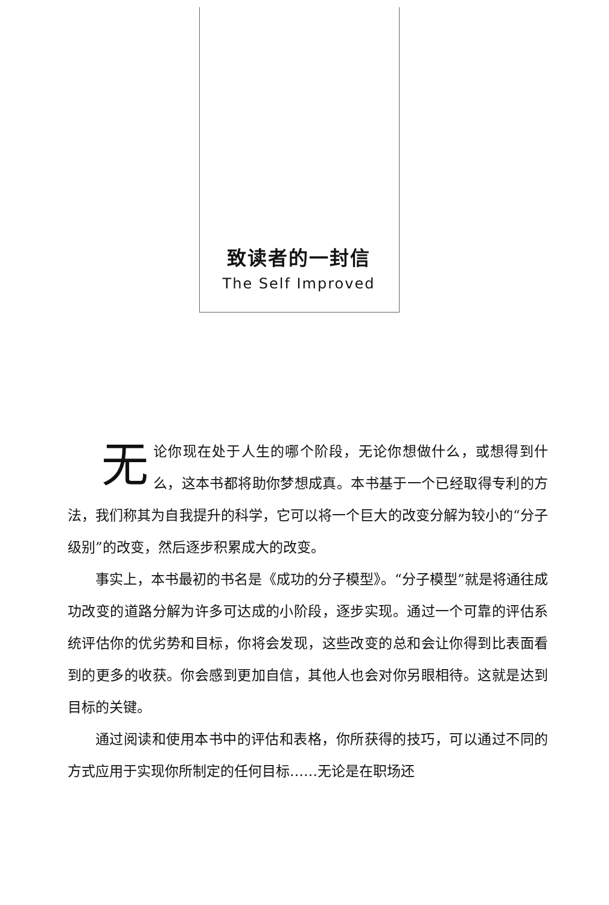致读者的一封信
The Self Improved
无论你现在处于人生的哪个阶段，无论你想做什么，或想得到什么，这本书都将助你梦想成真。本书基于一个已经取得专利的方法，我们称其为自我提升的科学，它可以将一个巨大的改变分解为较小的“分子级别”的改变，然后逐步积累成大的改变。
事实上，本书最初的书名是《成功的分子模型》。“分子模型”就是将通往成功改变的道路分解为许多可达成的小阶段，逐步实现。通过一个可靠的评估系统评估你的优劣势和目标，你将会发现，这些改变的总和会让你得到比表面看到的更多的收获。你会感到更加自信，其他人也会对你另眼相待。这就是达到目标的关键。
通过阅读和使用本书中的评估和表格，你所获得的技巧，可以通过不同的方式应用于实现你所制定的任何目标……无论是在职场还